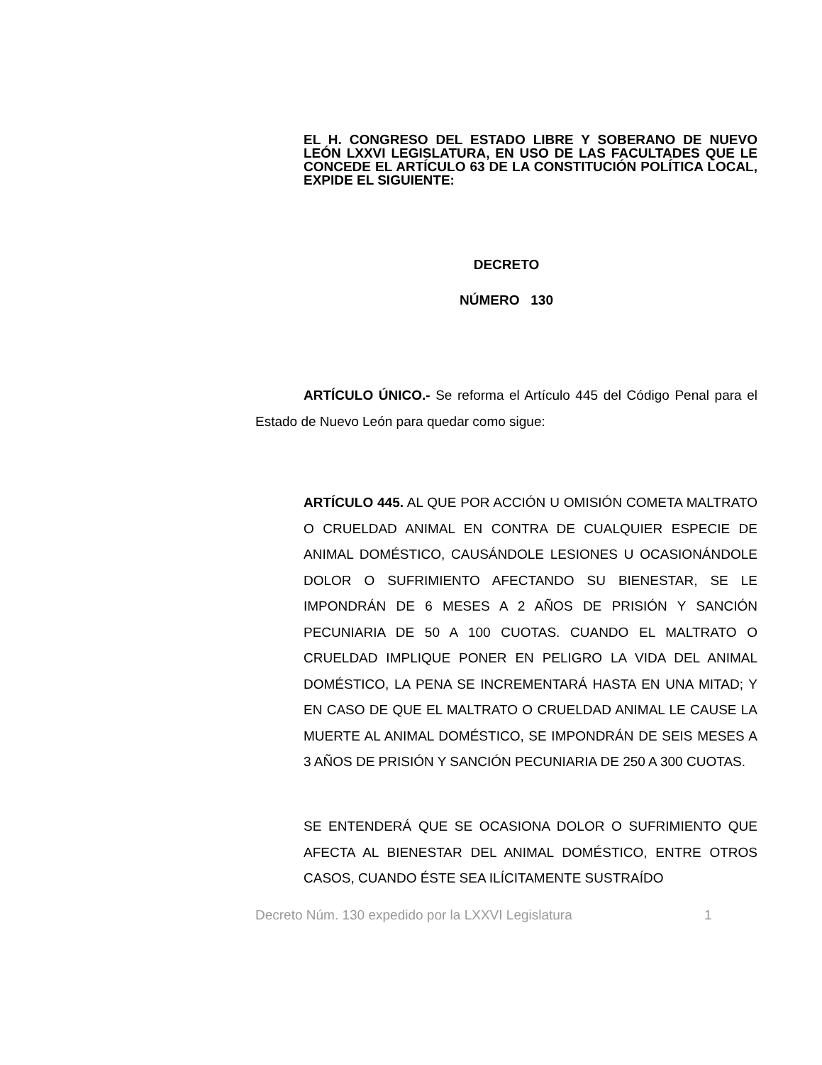EL H. CONGRESO DEL ESTADO LIBRE Y SOBERANO DE NUEVO LEÓN LXXVI LEGISLATURA, EN USO DE LAS FACULTADES QUE LE CONCEDE EL ARTÍCULO 63 DE LA CONSTITUCIÓN POLÍTICA LOCAL, EXPIDE EL SIGUIENTE:
DECRETO
NÚMERO 130
ARTÍCULO ÚNICO.- Se reforma el Artículo 445 del Código Penal para el Estado de Nuevo León para quedar como sigue:
ARTÍCULO 445. AL QUE POR ACCIÓN U OMISIÓN COMETA MALTRATO O CRUELDAD ANIMAL EN CONTRA DE CUALQUIER ESPECIE DE ANIMAL DOMÉSTICO, CAUSÁNDOLE LESIONES U OCASIONÁNDOLE DOLOR O SUFRIMIENTO AFECTANDO SU BIENESTAR, SE LE IMPONDRÁN DE 6 MESES A 2 AÑOS DE PRISIÓN Y SANCIÓN PECUNIARIA DE 50 A 100 CUOTAS. CUANDO EL MALTRATO O CRUELDAD IMPLIQUE PONER EN PELIGRO LA VIDA DEL ANIMAL DOMÉSTICO, LA PENA SE INCREMENTARÁ HASTA EN UNA MITAD; Y EN CASO DE QUE EL MALTRATO O CRUELDAD ANIMAL LE CAUSE LA MUERTE AL ANIMAL DOMÉSTICO, SE IMPONDRÁN DE SEIS MESES A 3 AÑOS DE PRISIÓN Y SANCIÓN PECUNIARIA DE 250 A 300 CUOTAS.
SE ENTENDERÁ QUE SE OCASIONA DOLOR O SUFRIMIENTO QUE AFECTA AL BIENESTAR DEL ANIMAL DOMÉSTICO, ENTRE OTROS CASOS, CUANDO ÉSTE SEA ILÍCITAMENTE SUSTRAÍDO
Decreto Núm. 130 expedido por la LXXVI Legislatura
1